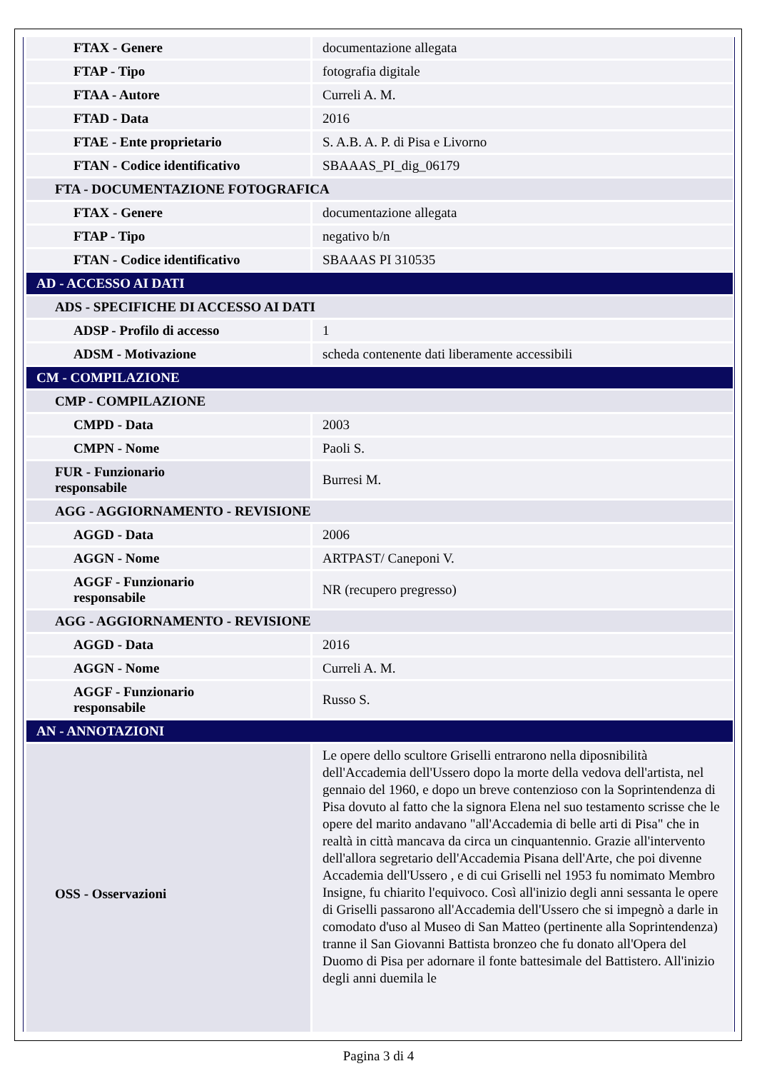| FTAX - Genere | documentazione allegata |
| FTAP - Tipo | fotografia digitale |
| FTAA - Autore | Curreli A. M. |
| FTAD - Data | 2016 |
| FTAE - Ente proprietario | S. A.B. A. P. di Pisa e Livorno |
| FTAN - Codice identificativo | SBAAAS_PI_dig_06179 |
| FTA - DOCUMENTAZIONE FOTOGRAFICA | |
| FTAX - Genere | documentazione allegata |
| FTAP - Tipo | negativo b/n |
| FTAN - Codice identificativo | SBAAAS PI 310535 |
| AD - ACCESSO AI DATI | |
| ADS - SPECIFICHE DI ACCESSO AI DATI | |
| ADSP - Profilo di accesso | 1 |
| ADSM - Motivazione | scheda contenente dati liberamente accessibili |
| CM - COMPILAZIONE | |
| CMP - COMPILAZIONE | |
| CMPD - Data | 2003 |
| CMPN - Nome | Paoli S. |
| FUR - Funzionario responsabile | Burresi M. |
| AGG - AGGIORNAMENTO - REVISIONE | |
| AGGD - Data | 2006 |
| AGGN - Nome | ARTPAST/ Caneponi V. |
| AGGF - Funzionario responsabile | NR (recupero pregresso) |
| AGG - AGGIORNAMENTO - REVISIONE | |
| AGGD - Data | 2016 |
| AGGN - Nome | Curreli A. M. |
| AGGF - Funzionario responsabile | Russo S. |
| AN - ANNOTAZIONI | |
| OSS - Osservazioni | Le opere dello scultore Griselli entrarono nella diposnibilità dell'Accademia dell'Ussero dopo la morte della vedova dell'artista, nel gennaio del 1960, e dopo un breve contenzioso con la Soprintendenza di Pisa dovuto al fatto che la signora Elena nel suo testamento scrisse che le opere del marito andavano "all'Accademia di belle arti di Pisa" che in realtà in città mancava da circa un cinquantennio. Grazie all'intervento dell'allora segretario dell'Accademia Pisana dell'Arte, che poi divenne Accademia dell'Ussero , e di cui Griselli nel 1953 fu nomimato Membro Insigne, fu chiarito l'equivoco. Così all'inizio degli anni sessanta le opere di Griselli passarono all'Accademia dell'Ussero che si impegnò a darle in comodato d'uso al Museo di San Matteo (pertinente alla Soprintendenza) tranne il San Giovanni Battista bronzeo che fu donato all'Opera del Duomo di Pisa per adornare il fonte battesimale del Battistero. All'inizio degli anni duemila le |
Pagina 3 di 4